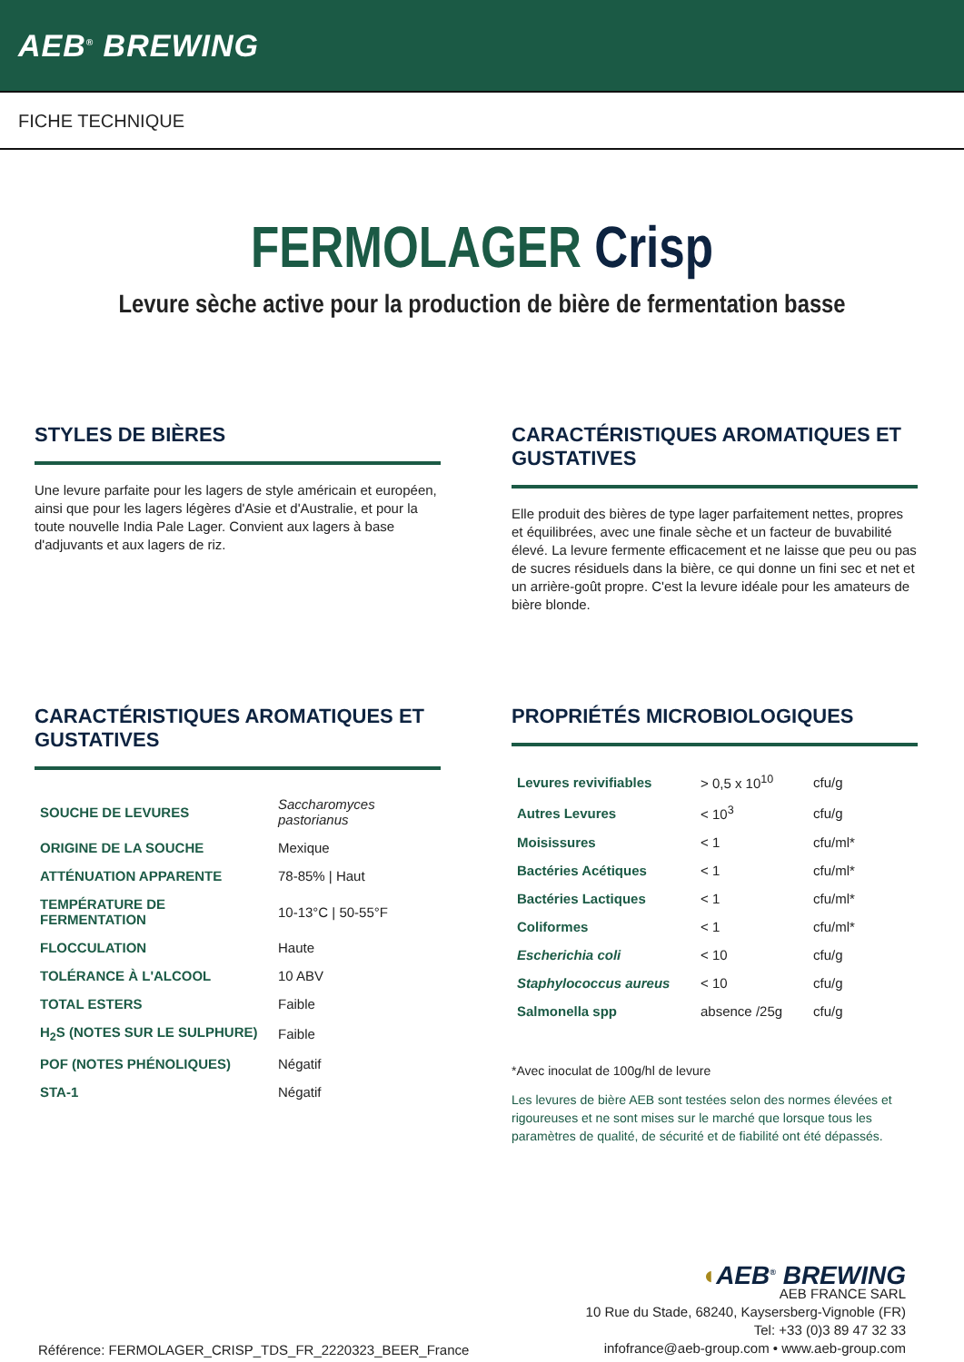AEB<sup>®</sup> BREWING
FICHE TECHNIQUE
FERMOLAGER Crisp
Levure sèche active pour la production de bière de fermentation basse
STYLES DE BIÈRES
Une levure parfaite pour les lagers de style américain et européen, ainsi que pour les lagers légères d'Asie et d'Australie, et pour la toute nouvelle India Pale Lager. Convient aux lagers à base d'adjuvants et aux lagers de riz.
CARACTÉRISTIQUES AROMATIQUES ET GUSTATIVES
Elle produit des bières de type lager parfaitement nettes, propres et équilibrées, avec une finale sèche et un facteur de buvabilité élevé. La levure fermente efficacement et ne laisse que peu ou pas de sucres résiduels dans la bière, ce qui donne un fini sec et net et un arrière-goût propre. C'est la levure idéale pour les amateurs de bière blonde.
CARACTÉRISTIQUES AROMATIQUES ET GUSTATIVES
| SOUCHE DE LEVURES | Saccharomyces pastorianus |
| ORIGINE DE LA SOUCHE | Mexique |
| ATTÉNUATION APPARENTE | 78-85% / Haut |
| TEMPÉRATURE DE FERMENTATION | 10-13°C / 50-55°F |
| FLOCCULATION | Haute |
| TOLÉRANCE À L'ALCOOL | 10 ABV |
| TOTAL ESTERS | Faible |
| H<sub>2</sub>S (NOTES SUR LE SULPHURE) | Faible |
| POF (NOTES PHÉNOLIQUES) | Négatif |
| STA-1 | Négatif |
PROPRIÉTÉS MICROBIOLOGIQUES
| Levures revivifiables | > 0,5 x 10<sup>10</sup> | cfu/g |
| Autres Levures | < 10<sup>3</sup> | cfu/g |
| Moisissures | < 1 | cfu/ml* |
| Bactéries Acétiques | < 1 | cfu/ml* |
| Bactéries Lactiques | < 1 | cfu/ml* |
| Coliformes | < 1 | cfu/ml* |
| Escherichia coli | < 10 | cfu/g |
| Staphylococcus aureus | < 10 | cfu/g |
| Salmonella spp | absence /25g | cfu/g |
*Avec inoculat de 100g/hl de levure
Les levures de bière AEB sont testées selon des normes élevées et rigoureuses et ne sont mises sur le marché que lorsque tous les paramètres de qualité, de sécurité et de fiabilité ont été dépassés.
Référence: FERMOLAGER_CRISP_TDS_FR_2220323_BEER_France
◖AEB<sup>®</sup> BREWING
AEB FRANCE SARL
10 Rue du Stade, 68240, Kaysersberg-Vignoble (FR)
Tel: +33 (0)3 89 47 32 33
infofrance@aeb-group.com • www.aeb-group.com